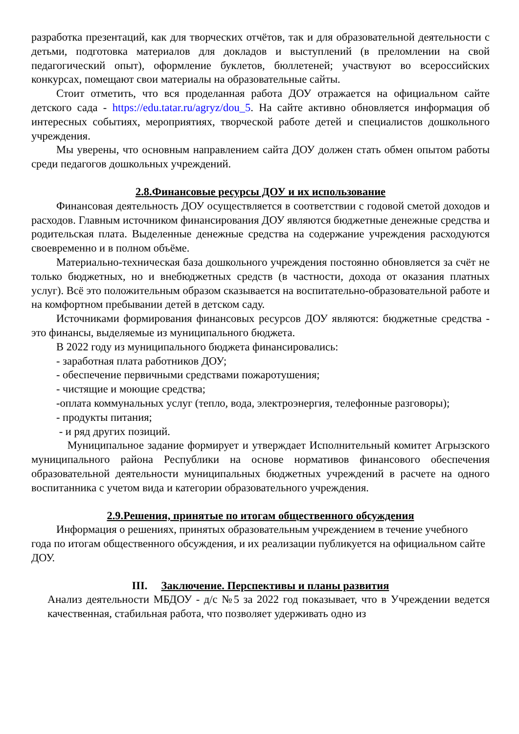разработка презентаций, как для творческих отчётов, так и для образовательной деятельности с детьми, подготовка материалов для докладов и выступлений (в преломлении на свой педагогический опыт), оформление буклетов, бюллетеней; участвуют во всероссийских конкурсах, помещают свои материалы на образовательные сайты.
Стоит отметить, что вся проделанная работа ДОУ отражается на официальном сайте детского сада - https://edu.tatar.ru/agryz/dou_5. На сайте активно обновляется информация об интересных событиях, мероприятиях, творческой работе детей и специалистов дошкольного учреждения.
Мы уверены, что основным направлением сайта ДОУ должен стать обмен опытом работы среди педагогов дошкольных учреждений.
2.8.Финансовые ресурсы ДОУ и их использование
Финансовая деятельность ДОУ осуществляется в соответствии с годовой сметой доходов и расходов. Главным источником финансирования ДОУ являются бюджетные денежные средства и родительская плата. Выделенные денежные средства на содержание учреждения расходуются своевременно и в полном объёме.
Материально-техническая база дошкольного учреждения постоянно обновляется за счёт не только бюджетных, но и внебюджетных средств (в частности, дохода от оказания платных услуг). Всё это положительным образом сказывается на воспитательно-образовательной работе и на комфортном пребывании детей в детском саду.
Источниками формирования финансовых ресурсов ДОУ являются: бюджетные средства - это финансы, выделяемые из муниципального бюджета.
В 2022 году из муниципального бюджета финансировались:
- заработная плата работников ДОУ;
- обеспечение первичными средствами пожаротушения;
- чистящие и моющие средства;
-оплата коммунальных услуг (тепло, вода, электроэнергия, телефонные разговоры);
- продукты питания;
- и ряд других позиций.
Муниципальное задание формирует и утверждает Исполнительный комитет Агрызского муниципального района Республики на основе нормативов финансового обеспечения образовательной деятельности муниципальных бюджетных учреждений в расчете на одного воспитанника с учетом вида и категории образовательного учреждения.
2.9.Решения, принятые по итогам общественного обсуждения
Информация о решениях, принятых образовательным учреждением в течение учебного года по итогам общественного обсуждения, и их реализации публикуется на официальном сайте ДОУ.
III. Заключение. Перспективы и планы развития
Анализ деятельности МБДОУ - д/с №5 за 2022 год показывает, что в Учреждении ведется качественная, стабильная работа, что позволяет удерживать одно из